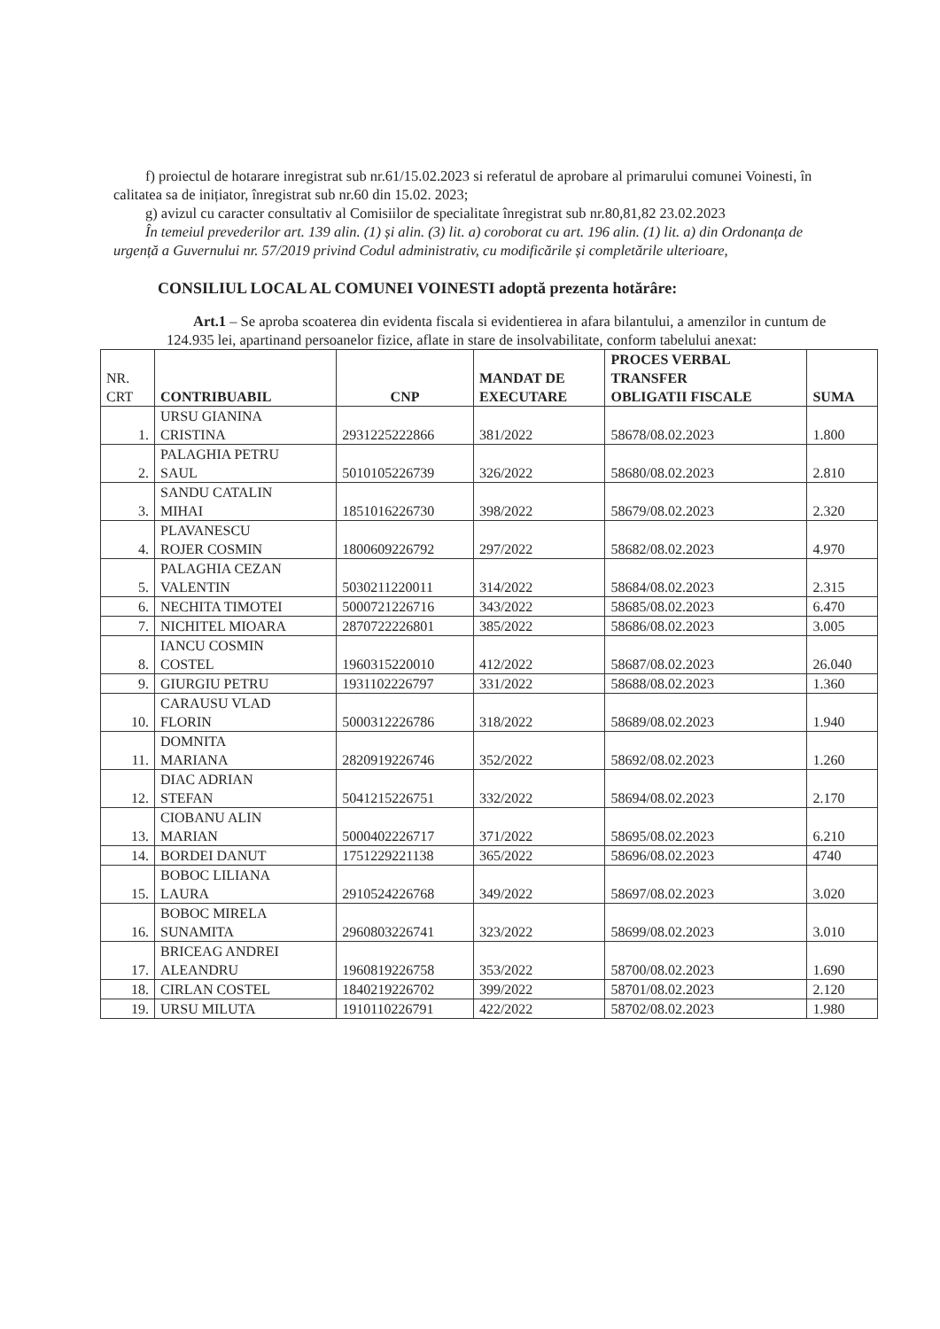f) proiectul de hotarare inregistrat sub nr.61/15.02.2023 si referatul de aprobare al primarului comunei Voinesti, în calitatea sa de inițiator, înregistrat sub nr.60 din 15.02. 2023;
g) avizul cu caracter consultativ al Comisiilor de specialitate înregistrat sub nr.80,81,82 23.02.2023
În temeiul prevederilor art. 139 alin. (1) și alin. (3) lit. a) coroborat cu art. 196 alin. (1) lit. a) din Ordonanța de urgență a Guvernului nr. 57/2019 privind Codul administrativ, cu modificările și completările ulterioare,
CONSILIUL LOCAL AL COMUNEI VOINESTI adoptă prezenta hotărâre:
Art.1 – Se aproba scoaterea din evidenta fiscala si evidentierea in afara bilantului, a amenzilor in cuntum de 124.935 lei, apartinand persoanelor fizice, aflate in stare de insolvabilitate, conform tabelului anexat:
| NR. CRT | CONTRIBUABIL | CNP | MANDAT DE EXECUTARE | PROCES VERBAL TRANSFER OBLIGATII FISCALE | SUMA |
| --- | --- | --- | --- | --- | --- |
| 1. | URSU GIANINA CRISTINA | 2931225222866 | 381/2022 | 58678/08.02.2023 | 1.800 |
| 2. | PALAGHIA PETRU SAUL | 5010105226739 | 326/2022 | 58680/08.02.2023 | 2.810 |
| 3. | SANDU CATALIN MIHAI | 1851016226730 | 398/2022 | 58679/08.02.2023 | 2.320 |
| 4. | PLAVANESCU ROJER COSMIN | 1800609226792 | 297/2022 | 58682/08.02.2023 | 4.970 |
| 5. | PALAGHIA CEZAN VALENTIN | 5030211220011 | 314/2022 | 58684/08.02.2023 | 2.315 |
| 6. | NECHITA TIMOTEI | 5000721226716 | 343/2022 | 58685/08.02.2023 | 6.470 |
| 7. | NICHITEL MIOARA | 2870722226801 | 385/2022 | 58686/08.02.2023 | 3.005 |
| 8. | IANCU COSMIN COSTEL | 1960315220010 | 412/2022 | 58687/08.02.2023 | 26.040 |
| 9. | GIURGIU PETRU | 1931102226797 | 331/2022 | 58688/08.02.2023 | 1.360 |
| 10. | CARAUSU VLAD FLORIN | 5000312226786 | 318/2022 | 58689/08.02.2023 | 1.940 |
| 11. | DOMNITA MARIANA | 2820919226746 | 352/2022 | 58692/08.02.2023 | 1.260 |
| 12. | DIAC ADRIAN STEFAN | 5041215226751 | 332/2022 | 58694/08.02.2023 | 2.170 |
| 13. | CIOBANU ALIN MARIAN | 5000402226717 | 371/2022 | 58695/08.02.2023 | 6.210 |
| 14. | BORDEI DANUT | 1751229221138 | 365/2022 | 58696/08.02.2023 | 4740 |
| 15. | BOBOC LILIANA LAURA | 2910524226768 | 349/2022 | 58697/08.02.2023 | 3.020 |
| 16. | BOBOC MIRELA SUNAMITA | 2960803226741 | 323/2022 | 58699/08.02.2023 | 3.010 |
| 17. | BRICEAG ANDREI ALEANDRU | 1960819226758 | 353/2022 | 58700/08.02.2023 | 1.690 |
| 18. | CIRLAN COSTEL | 1840219226702 | 399/2022 | 58701/08.02.2023 | 2.120 |
| 19. | URSU MILUTA | 1910110226791 | 422/2022 | 58702/08.02.2023 | 1.980 |